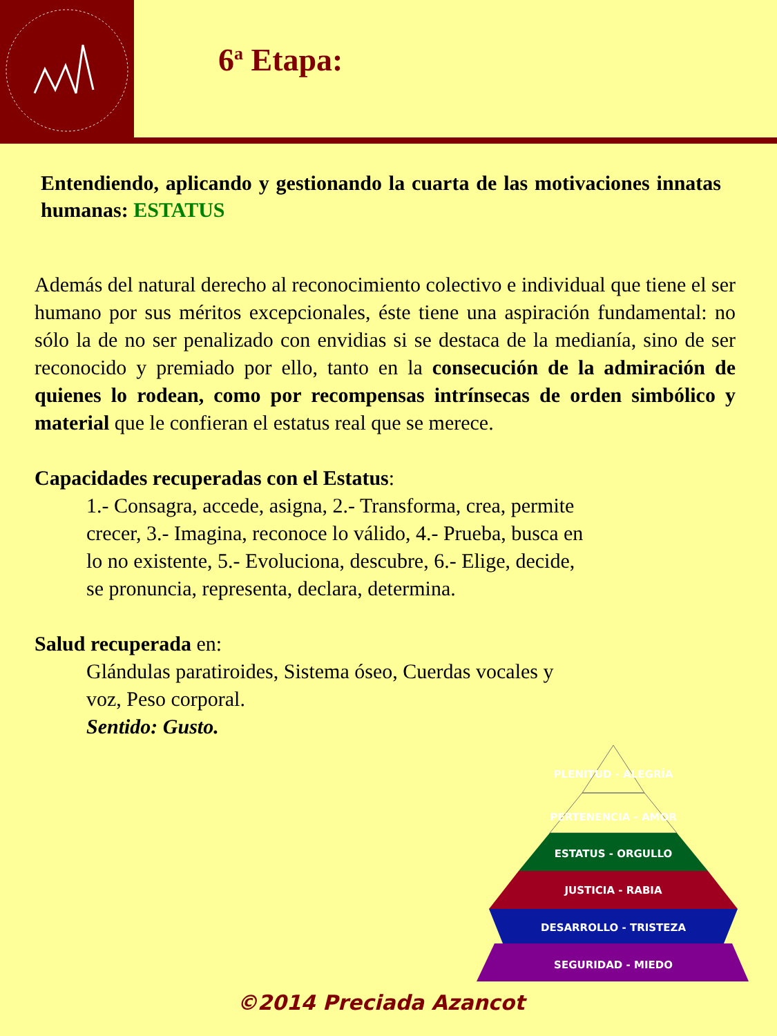6<sup>a</sup> Etapa:
Entendiendo, aplicando y gestionando la cuarta de las motivaciones innatas humanas: ESTATUS
Además del natural derecho al reconocimiento colectivo e individual que tiene el ser humano por sus méritos excepcionales, éste tiene una aspiración fundamental: no sólo la de no ser penalizado con envidias si se destaca de la medianía, sino de ser reconocido y premiado por ello, tanto en la consecución de la admiración de quienes lo rodean, como por recompensas intrínsecas de orden simbólico y material que le confieran el estatus real que se merece.
Capacidades recuperadas con el Estatus:
1.- Consagra, accede, asigna, 2.- Transforma, crea, permite crecer, 3.- Imagina, reconoce lo válido, 4.- Prueba, busca en lo no existente, 5.- Evoluciona, descubre, 6.- Elige, decide, se pronuncia, representa, declara, determina.
Salud recuperada en:
Glándulas paratiroides, Sistema óseo, Cuerdas vocales y voz, Peso corporal.
Sentido: Gusto.
PLENITUD - ALEGRÍA
PERTENENCIA - AMOR
ESTATUS - ORGULLO
JUSTICIA - RABIA
DESARROLLO - TRISTEZA
SEGURIDAD - MIEDO
©2014 Preciada Azancot